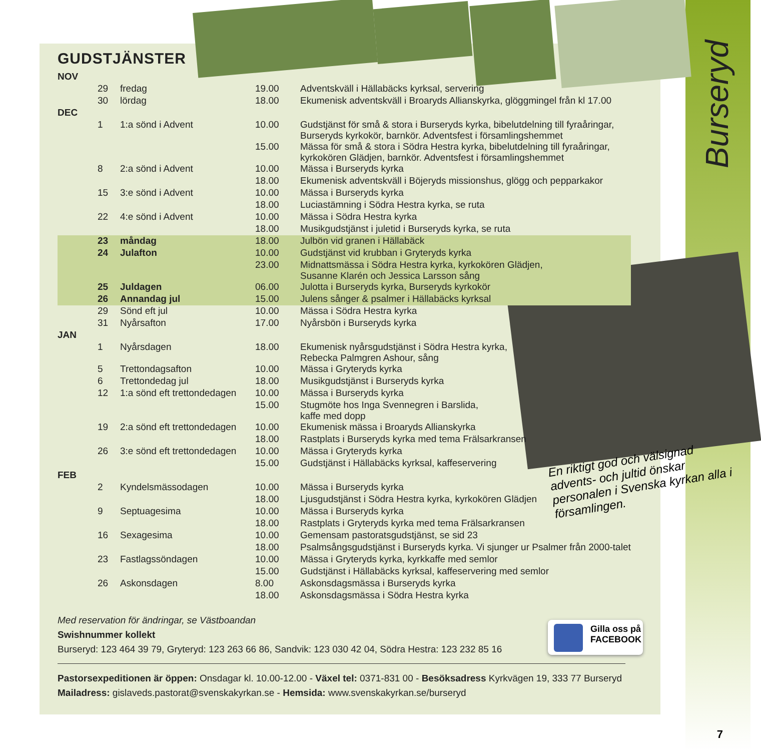Burseryd
GUDSTJÄNSTER
| NOV | | | | |
| | 29 | fredag | 19.00 | Adventskväll i Hällabäcks kyrksal, servering |
| | 30 | lördag | 18.00 | Ekumenisk adventskväll i Broaryds Allianskyrka, glöggmingel från kl 17.00 |
| DEC | | | | |
| | 1 | 1:a sönd i Advent | 10.00 | Gudstjänst för små & stora i Burseryds kyrka, bibelutdelning till fyraåringar, Burseryds kyrkokör, barnkör. Adventsfest i församlingshemmet |
| | | | 15.00 | Mässa för små & stora i Södra Hestra kyrka, bibelutdelning till fyraåringar, kyrkokören Glädjen, barnkör. Adventsfest i församlingshemmet |
| | 8 | 2:a sönd i Advent | 10.00 | Mässa i Burseryds kyrka |
| | | | 18.00 | Ekumenisk adventskväll i Böjeryds missionshus, glögg och pepparkakor |
| | 15 | 3:e sönd i Advent | 10.00 | Mässa i Burseryds kyrka |
| | | | 18.00 | Luciastämning i Södra Hestra kyrka, se ruta |
| | 22 | 4:e sönd i Advent | 10.00 | Mässa i Södra Hestra kyrka |
| | | | 18.00 | Musikgudstjänst i juletid i Burseryds kyrka, se ruta |
| | 23 | måndag | 18.00 | Julbön vid granen i Hällabäck |
| | 24 | Julafton | 10.00 | Gudstjänst vid krubban i Gryteryds kyrka |
| | | | 23.00 | Midnattsmässa i Södra Hestra kyrka, kyrkokören Glädjen, Susanne Klarén och Jessica Larsson sång |
| | 25 | Juldagen | 06.00 | Julotta i Burseryds kyrka, Burseryds kyrkokör |
| | 26 | Annandag jul | 15.00 | Julens sånger & psalmer i Hällabäcks kyrksal |
| | 29 | Sönd eft jul | 10.00 | Mässa i Södra Hestra kyrka |
| | 31 | Nyårsafton | 17.00 | Nyårsbön i Burseryds kyrka |
| JAN | | | | |
| | 1 | Nyårsdagen | 18.00 | Ekumenisk nyårsgudstjänst i Södra Hestra kyrka, Rebecka Palmgren Ashour, sång |
| | 5 | Trettondagsafton | 10.00 | Mässa i Gryteryds kyrka |
| | 6 | Trettondedag jul | 18.00 | Musikgudstjänst i Burseryds kyrka |
| | 12 | 1:a sönd eft trettondedagen | 10.00 | Mässa i Burseryds kyrka |
| | | | 15.00 | Stugmöte hos Inga Svennegren i Barslida, kaffe med dopp |
| | 19 | 2:a sönd eft trettondedagen | 10.00 | Ekumenisk mässa i Broaryds Allianskyrka |
| | | | 18.00 | Rastplats i Burseryds kyrka med tema Frälsarkransen |
| | 26 | 3:e sönd eft trettondedagen | 10.00 | Mässa i Gryteryds kyrka |
| | | | 15.00 | Gudstjänst i Hällabäcks kyrksal, kaffeservering |
| FEB | | | | |
| | 2 | Kyndelsmässodagen | 10.00 | Mässa i Burseryds kyrka |
| | | | 18.00 | Ljusgudstjänst i Södra Hestra kyrka, kyrkokören Glädjen |
| | 9 | Septuagesima | 10.00 | Mässa i Burseryds kyrka |
| | | | 18.00 | Rastplats i Gryteryds kyrka med tema Frälsarkransen |
| | 16 | Sexagesima | 10.00 | Gemensam pastoratsgudstjänst, se sid 23 |
| | | | 18.00 | Psalmsångsgudstjänst i Burseryds kyrka. Vi sjunger ur Psalmer från 2000-talet |
| | 23 | Fastlagssöndagen | 10.00 | Mässa i Gryteryds kyrka, kyrkkaffe med semlor |
| | | | 15.00 | Gudstjänst i Hällabäcks kyrksal, kaffeservering med semlor |
| | 26 | Askonsdagen | 8.00 | Askonsdagsmässa i Burseryds kyrka |
| | | | 18.00 | Askonsdagsmässa i Södra Hestra kyrka |
Med reservation för ändringar, se Västboandan
Swishnummer kollekt
Burseryd: 123 464 39 79, Gryteryd: 123 263 66 86, Sandvik: 123 030 42 04, Södra Hestra: 123 232 85 16
Pastorsexpeditionen är öppen: Onsdagar kl. 10.00-12.00 - Växel tel: 0371-831 00 - Besöksadress Kyrkvägen 19, 333 77 Burseryd
Mailadress: gislaveds.pastorat@svenskakyrkan.se - Hemsida: www.svenskakyrkan.se/burseryd
En riktigt god och välsignad advents- och jultid önskar personalen i Svenska kyrkan alla i församlingen.
Gilla oss på
FACEBOOK
7